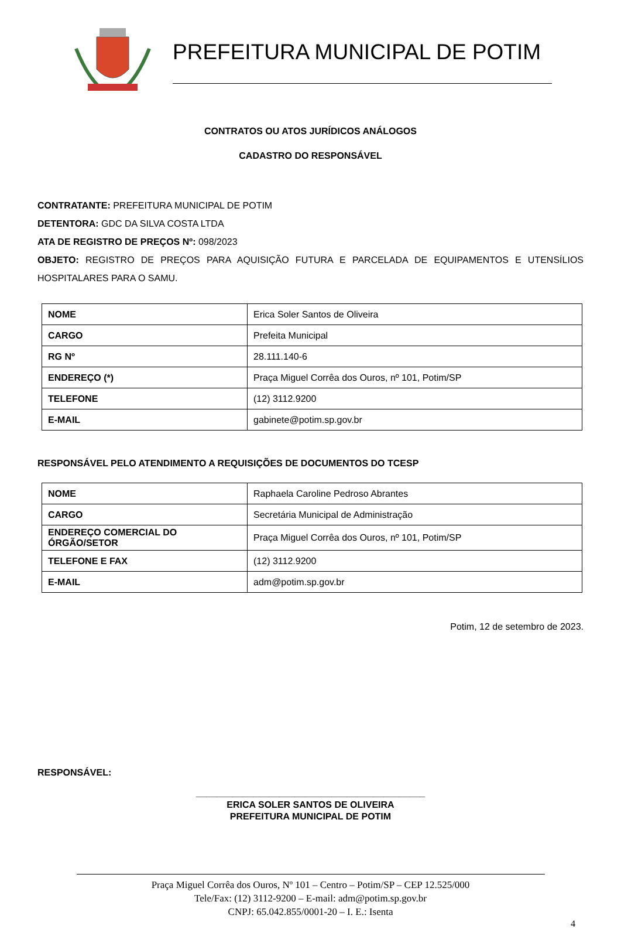PREFEITURA MUNICIPAL DE POTIM
CONTRATOS OU ATOS JURÍDICOS ANÁLOGOS
CADASTRO DO RESPONSÁVEL
CONTRATANTE: PREFEITURA MUNICIPAL DE POTIM
DETENTORA: GDC DA SILVA COSTA LTDA
ATA DE REGISTRO DE PREÇOS Nº: 098/2023
OBJETO: REGISTRO DE PREÇOS PARA AQUISIÇÃO FUTURA E PARCELADA DE EQUIPAMENTOS E UTENSÍLIOS HOSPITALARES PARA O SAMU.
| NOME | Erica Soler Santos de Oliveira |
| CARGO | Prefeita Municipal |
| RG Nº | 28.111.140-6 |
| ENDEREÇO (*) | Praça Miguel Corrêa dos Ouros, nº 101, Potim/SP |
| TELEFONE | (12) 3112.9200 |
| E-MAIL | gabinete@potim.sp.gov.br |
RESPONSÁVEL PELO ATENDIMENTO A REQUISIÇÕES DE DOCUMENTOS DO TCESP
| NOME | Raphaela Caroline Pedroso Abrantes |
| CARGO | Secretária Municipal de Administração |
| ENDEREÇO COMERCIAL DO ÓRGÃO/SETOR | Praça Miguel Corrêa dos Ouros, nº 101, Potim/SP |
| TELEFONE E FAX | (12) 3112.9200 |
| E-MAIL | adm@potim.sp.gov.br |
Potim, 12 de setembro de 2023.
RESPONSÁVEL:
____________________________________________
ERICA SOLER SANTOS DE OLIVEIRA
PREFEITURA MUNICIPAL DE POTIM
Praça Miguel Corrêa dos Ouros, Nº 101 – Centro – Potim/SP – CEP 12.525/000
Tele/Fax: (12) 3112-9200 – E-mail: adm@potim.sp.gov.br
CNPJ: 65.042.855/0001-20 – I. E.: Isenta
4